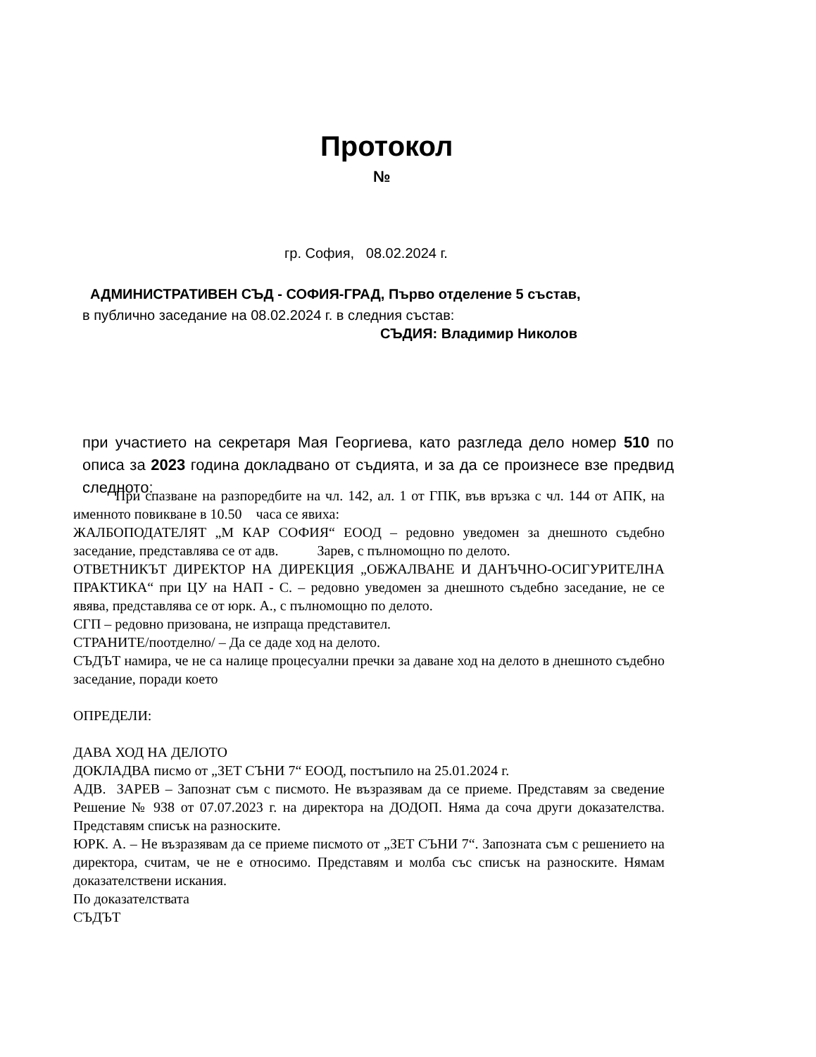Протокол
№
гр. София, 08.02.2024 г.
АДМИНИСТРАТИВЕН СЪД - СОФИЯ-ГРАД, Първо отделение 5 състав,
в публично заседание на 08.02.2024 г. в следния състав:
СЪДИЯ: Владимир Николов
при участието на секретаря Мая Георгиева, като разгледа дело номер 510 по описа за 2023 година докладвано от съдията, и за да се произнесе взе предвид следното:
При спазване на разпоредбите на чл. 142, ал. 1 от ГПК, във връзка с чл. 144 от АПК, на именното повикване в 10.50 часа се явиха:
ЖАЛБОПОДАТЕЛЯТ „М КАР СОФИЯ“ ЕООД – редовно уведомен за днешното съдебно заседание, представлява се от адв. Зарев, с пълномощно по делото.
ОТВЕТНИКЪТ ДИРЕКТОР НА ДИРЕКЦИЯ „ОБЖАЛВАНЕ И ДАНЪЧНО-ОСИГУРИТЕЛНА ПРАКТИКА“ при ЦУ на НАП - С. – редовно уведомен за днешното съдебно заседание, не се явява, представлява се от юрк. А., с пълномощно по делото.
СГП – редовно призована, не изпраща представител.
СТРАНИТЕ/поотделно/ – Да се даде ход на делото.
СЪДЪТ намира, че не са налице процесуални пречки за даване ход на делото в днешното съдебно заседание, поради което
ОПРЕДЕЛИ:
ДАВА ХОД НА ДЕЛОТО
ДОКЛАДВА писмо от „ЗЕТ СЪНИ 7“ ЕООД, постъпило на 25.01.2024 г.
АДВ. ЗАРЕВ – Запознат съм с писмото. Не възразявам да се приеме. Представям за сведение Решение № 938 от 07.07.2023 г. на директора на ДОДОП. Няма да соча други доказателства. Представям списък на разноските.
ЮРК. А. – Не възразявам да се приеме писмото от „ЗЕТ СЪНИ 7“. Запозната съм с решението на директора, считам, че не е относимо. Представям и молба със списък на разноските. Нямам доказателствени искания.
По доказателствата
СЪДЪТ